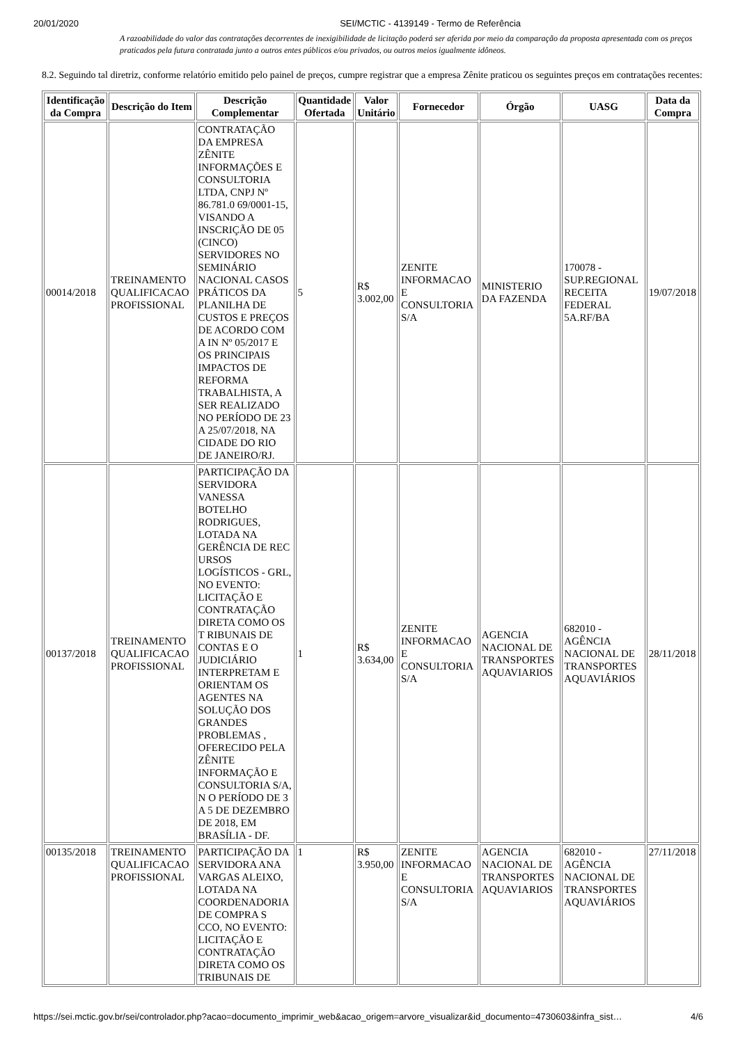20/01/2020 SEI/MCTIC - 4139149 - Termo de Referência
A razoabilidade do valor das contratações decorrentes de inexigibilidade de licitação poderá ser aferida por meio da comparação da proposta apresentada com os preços praticados pela futura contratada junto a outros entes públicos e/ou privados, ou outros meios igualmente idôneos.
8.2. Seguindo tal diretriz, conforme relatório emitido pelo painel de preços, cumpre registrar que a empresa Zênite praticou os seguintes preços em contratações recentes:
| Identificação da Compra | Descrição do Item | Descrição Complementar | Quantidade Ofertada | Valor Unitário | Fornecedor | Órgão | UASG | Data da Compra |
| --- | --- | --- | --- | --- | --- | --- | --- | --- |
| 00014/2018 | TREINAMENTO QUALIFICACAO PROFISSIONAL | CONTRATAÇÃO DA EMPRESA ZÊNITE INFORMAÇÕES E CONSULTORIA LTDA, CNPJ Nº 86.781.0 69/0001-15, VISANDO A INSCRIÇÃO DE 05 (CINCO) SERVIDORES NO SEMINÁRIO NACIONAL CASOS PRÁTICOS DA PLANILHA DE CUSTOS E PREÇOS DE ACORDO COM A IN Nº 05/2017 E OS PRINCIPAIS IMPACTOS DE REFORMA TRABALHISTA, A SER REALIZADO NO PERÍODO DE 23 A 25/07/2018, NA CIDADE DO RIO DE JANEIRO/RJ. | 5 | R$ 3.002,00 | ZENITE INFORMACAO E CONSULTORIA S/A | MINISTERIO DA FAZENDA | 170078 - SUP.REGIONAL RECEITA FEDERAL 5A.RF/BA | 19/07/2018 |
| 00137/2018 | TREINAMENTO QUALIFICACAO PROFISSIONAL | PARTICIPAÇÃO DA SERVIDORA VANESSA BOTELHO RODRIGUES, LOTADA NA GERÊNCIA DE REC URSOS LOGÍSTICOS - GRL, NO EVENTO: LICITAÇÃO E CONTRATAÇÃO DIRETA COMO OS T RIBUNAIS DE CONTAS E O JUDICIÁRIO INTERPRETAM E ORIENTAM OS AGENTES NA SOLUÇÃO DOS GRANDES PROBLEMAS , OFERECIDO PELA ZÊNITE INFORMAÇÃO E CONSULTORIA S/A, N O PERÍODO DE 3 A 5 DE DEZEMBRO DE 2018, EM BRASÍLIA - DF. | 1 | R$ 3.634,00 | ZENITE INFORMACAO E CONSULTORIA S/A | AGENCIA NACIONAL DE TRANSPORTES AQUAVIARIOS | 682010 - AGÊNCIA NACIONAL DE TRANSPORTES AQUAVIÁRIOS | 28/11/2018 |
| 00135/2018 | TREINAMENTO QUALIFICACAO PROFISSIONAL | PARTICIPAÇÃO DA SERVIDORA ANA VARGAS ALEIXO, LOTADA NA COORDENADORIA DE COMPRA S CCO, NO EVENTO: LICITAÇÃO E CONTRATAÇÃO DIRETA COMO OS TRIBUNAIS DE | 1 | R$ 3.950,00 | ZENITE INFORMACAO E CONSULTORIA S/A | AGENCIA NACIONAL DE TRANSPORTES AQUAVIARIOS | 682010 - AGÊNCIA NACIONAL DE TRANSPORTES AQUAVIÁRIOS | 27/11/2018 |
https://sei.mctic.gov.br/sei/controlador.php?acao=documento_imprimir_web&acao_origem=arvore_visualizar&id_documento=4730603&infra_sist… 4/6